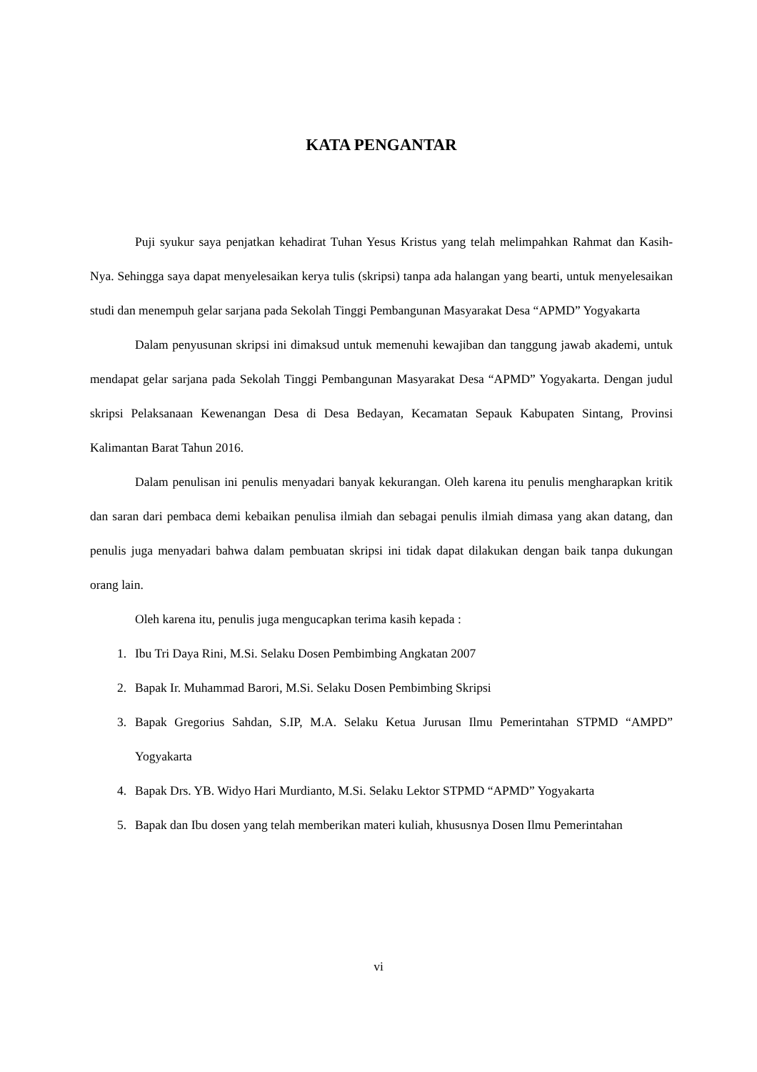KATA PENGANTAR
Puji syukur saya penjatkan kehadirat Tuhan Yesus Kristus yang telah melimpahkan Rahmat dan Kasih-Nya. Sehingga saya dapat menyelesaikan kerya tulis (skripsi) tanpa ada halangan yang bearti, untuk menyelesaikan studi dan menempuh gelar sarjana pada Sekolah Tinggi Pembangunan Masyarakat Desa “APMD” Yogyakarta
Dalam penyusunan skripsi ini dimaksud untuk memenuhi kewajiban dan tanggung jawab akademi, untuk mendapat gelar sarjana pada Sekolah Tinggi Pembangunan Masyarakat Desa “APMD” Yogyakarta. Dengan judul skripsi Pelaksanaan Kewenangan Desa di Desa Bedayan, Kecamatan Sepauk Kabupaten Sintang, Provinsi Kalimantan Barat Tahun 2016.
Dalam penulisan ini penulis menyadari banyak kekurangan. Oleh karena itu penulis mengharapkan kritik dan saran dari pembaca demi kebaikan penulisa ilmiah dan sebagai penulis ilmiah dimasa yang akan datang, dan penulis juga menyadari bahwa dalam pembuatan skripsi ini tidak dapat dilakukan dengan baik tanpa dukungan orang lain.
Oleh karena itu, penulis juga mengucapkan terima kasih kepada :
1. Ibu Tri Daya Rini, M.Si. Selaku Dosen Pembimbing Angkatan 2007
2. Bapak Ir. Muhammad Barori, M.Si. Selaku Dosen Pembimbing Skripsi
3. Bapak Gregorius Sahdan, S.IP, M.A. Selaku Ketua Jurusan Ilmu Pemerintahan STPMD “AMPD” Yogyakarta
4. Bapak Drs. YB. Widyo Hari Murdianto, M.Si. Selaku Lektor STPMD “APMD” Yogyakarta
5. Bapak dan Ibu dosen yang telah memberikan materi kuliah, khususnya Dosen Ilmu Pemerintahan
vi